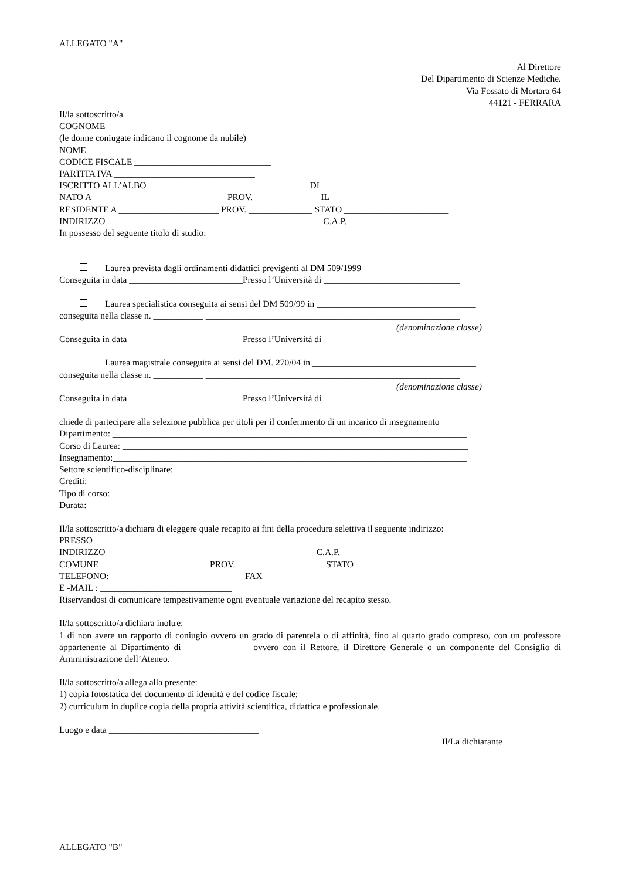ALLEGATO "A"
Al Direttore
Del Dipartimento di Scienze Mediche.
Via Fossato di Mortara 64
44121 - FERRARA
Il/la sottoscritto/a
COGNOME ________________________________________________________________________________
(le donne coniugate indicano il cognome da nubile)
NOME ____________________________________________________________________________________
CODICE FISCALE ______________________________
PARTITA IVA _______________________________
ISCRITTO ALL’ALBO ___________________________________ DI ____________________
NATO A _____________________________ PROV. ______________ IL _____________________
RESIDENTE A ______________________ PROV. ______________ STATO _______________________
INDIRIZZO _______________________________________________ C.A.P. ________________________
In possesso del seguente titolo di studio:
Laurea prevista dagli ordinamenti didattici previgenti al DM 509/1999 _________________________
Conseguita in data _________________________Presso l’Università di ______________________________
Laurea specialistica conseguita ai sensi del DM 509/99 in ___________________________________
conseguita nella classe n. ___________ ________________________________________________________
(denominazione classe)
Conseguita in data _________________________Presso l’Università di ______________________________
Laurea magistrale conseguita ai sensi del DM. 270/04 in ____________________________________
conseguita nella classe n. ___________ ________________________________________________________
(denominazione classe)
Conseguita in data _________________________Presso l’Università di ______________________________
chiede di partecipare alla selezione pubblica per titoli per il conferimento di un incarico di insegnamento
Dipartimento: ______________________________________________________________________________
Corso di Laurea: ____________________________________________________________________________
Insegnamento:______________________________________________________________________________
Settore scientifico-disciplinare: _______________________________________________________________
Crediti: ___________________________________________________________________________________
Tipo di corso: ______________________________________________________________________________
Durata: ___________________________________________________________________________________
Il/la sottoscritto/a dichiara di eleggere quale recapito ai fini della procedura selettiva il seguente indirizzo:
PRESSO __________________________________________________________________________________
INDIRIZZO ______________________________________________C.A.P. ___________________________
COMUNE________________________ PROV.____________________STATO _________________________
TELEFONO: _____________________________ FAX ______________________________
E -MAIL : _____________________________
Riservandosi di comunicare tempestivamente ogni eventuale variazione del recapito stesso.
Il/la sottoscritto/a dichiara inoltre:
1 di non avere un rapporto di coniugio ovvero un grado di parentela o di affinità, fino al quarto grado compreso, con un professore appartenente al Dipartimento di ______________ ovvero con il Rettore, il Direttore Generale o un componente del Consiglio di Amministrazione dell’Ateneo.
Il/la sottoscritto/a allega alla presente:
1) copia fotostatica del documento di identità e del codice fiscale;
2) curriculum in duplice copia della propria attività scientifica, didattica e professionale.
Luogo e data _________________________________
Il/La dichiarante
___________________
ALLEGATO "B"